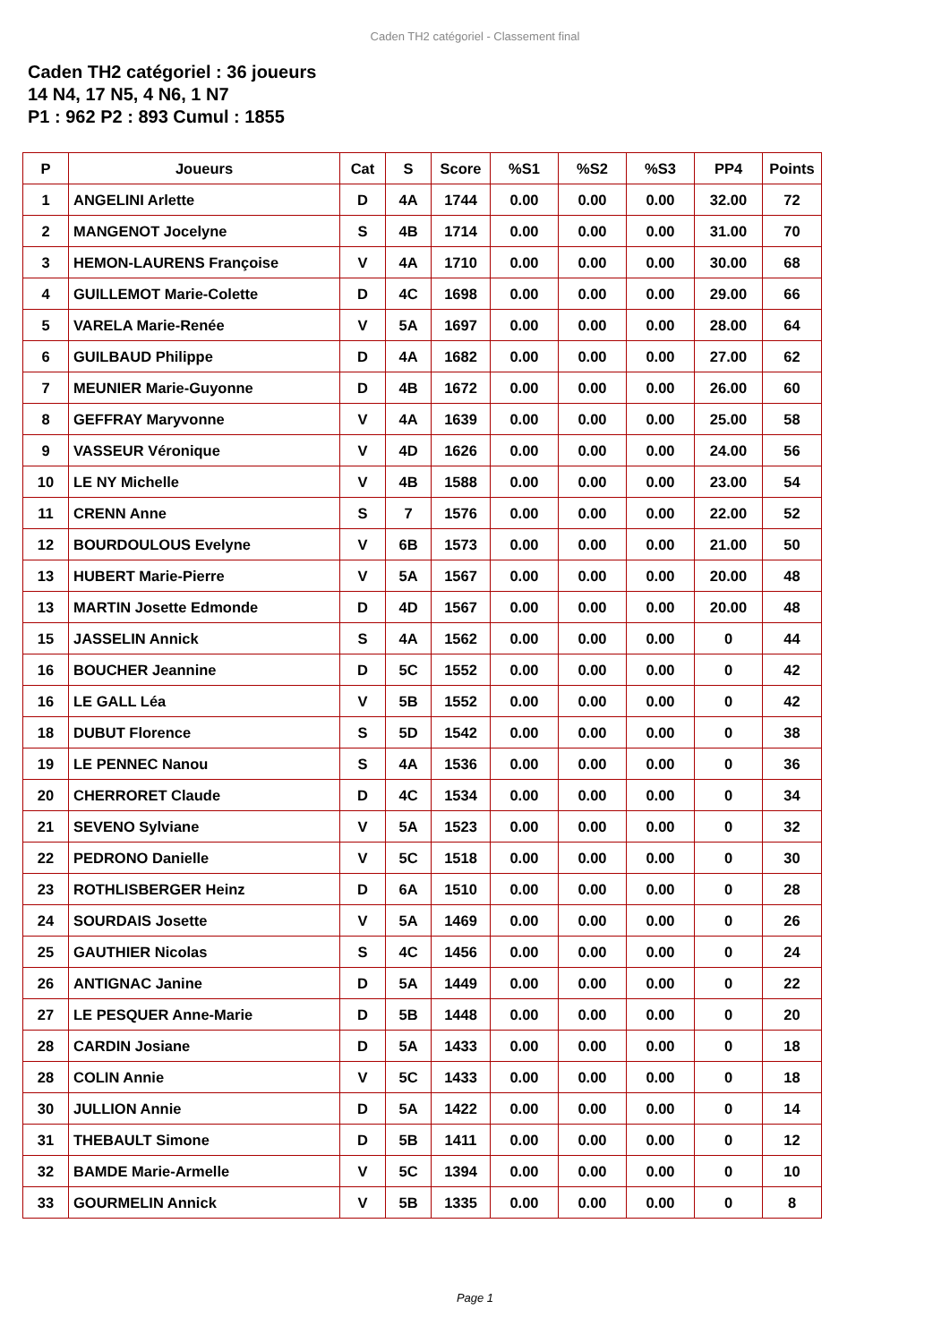Caden TH2 catégoriel - Classement final
Caden TH2 catégoriel : 36 joueurs
14 N4, 17 N5, 4 N6, 1 N7
P1 : 962 P2 : 893 Cumul : 1855
| P | Joueurs | Cat | S | Score | %S1 | %S2 | %S3 | PP4 | Points |
| --- | --- | --- | --- | --- | --- | --- | --- | --- | --- |
| 1 | ANGELINI Arlette | D | 4A | 1744 | 0.00 | 0.00 | 0.00 | 32.00 | 72 |
| 2 | MANGENOT Jocelyne | S | 4B | 1714 | 0.00 | 0.00 | 0.00 | 31.00 | 70 |
| 3 | HEMON-LAURENS Françoise | V | 4A | 1710 | 0.00 | 0.00 | 0.00 | 30.00 | 68 |
| 4 | GUILLEMOT Marie-Colette | D | 4C | 1698 | 0.00 | 0.00 | 0.00 | 29.00 | 66 |
| 5 | VARELA Marie-Renée | V | 5A | 1697 | 0.00 | 0.00 | 0.00 | 28.00 | 64 |
| 6 | GUILBAUD Philippe | D | 4A | 1682 | 0.00 | 0.00 | 0.00 | 27.00 | 62 |
| 7 | MEUNIER Marie-Guyonne | D | 4B | 1672 | 0.00 | 0.00 | 0.00 | 26.00 | 60 |
| 8 | GEFFRAY Maryvonne | V | 4A | 1639 | 0.00 | 0.00 | 0.00 | 25.00 | 58 |
| 9 | VASSEUR Véronique | V | 4D | 1626 | 0.00 | 0.00 | 0.00 | 24.00 | 56 |
| 10 | LE NY Michelle | V | 4B | 1588 | 0.00 | 0.00 | 0.00 | 23.00 | 54 |
| 11 | CRENN Anne | S | 7 | 1576 | 0.00 | 0.00 | 0.00 | 22.00 | 52 |
| 12 | BOURDOULOUS Evelyne | V | 6B | 1573 | 0.00 | 0.00 | 0.00 | 21.00 | 50 |
| 13 | HUBERT Marie-Pierre | V | 5A | 1567 | 0.00 | 0.00 | 0.00 | 20.00 | 48 |
| 13 | MARTIN Josette Edmonde | D | 4D | 1567 | 0.00 | 0.00 | 0.00 | 20.00 | 48 |
| 15 | JASSELIN Annick | S | 4A | 1562 | 0.00 | 0.00 | 0.00 | 0 | 44 |
| 16 | BOUCHER Jeannine | D | 5C | 1552 | 0.00 | 0.00 | 0.00 | 0 | 42 |
| 16 | LE GALL Léa | V | 5B | 1552 | 0.00 | 0.00 | 0.00 | 0 | 42 |
| 18 | DUBUT Florence | S | 5D | 1542 | 0.00 | 0.00 | 0.00 | 0 | 38 |
| 19 | LE PENNEC Nanou | S | 4A | 1536 | 0.00 | 0.00 | 0.00 | 0 | 36 |
| 20 | CHERRORET Claude | D | 4C | 1534 | 0.00 | 0.00 | 0.00 | 0 | 34 |
| 21 | SEVENO Sylviane | V | 5A | 1523 | 0.00 | 0.00 | 0.00 | 0 | 32 |
| 22 | PEDRONO Danielle | V | 5C | 1518 | 0.00 | 0.00 | 0.00 | 0 | 30 |
| 23 | ROTHLISBERGER Heinz | D | 6A | 1510 | 0.00 | 0.00 | 0.00 | 0 | 28 |
| 24 | SOURDAIS Josette | V | 5A | 1469 | 0.00 | 0.00 | 0.00 | 0 | 26 |
| 25 | GAUTHIER Nicolas | S | 4C | 1456 | 0.00 | 0.00 | 0.00 | 0 | 24 |
| 26 | ANTIGNAC Janine | D | 5A | 1449 | 0.00 | 0.00 | 0.00 | 0 | 22 |
| 27 | LE PESQUER Anne-Marie | D | 5B | 1448 | 0.00 | 0.00 | 0.00 | 0 | 20 |
| 28 | CARDIN Josiane | D | 5A | 1433 | 0.00 | 0.00 | 0.00 | 0 | 18 |
| 28 | COLIN Annie | V | 5C | 1433 | 0.00 | 0.00 | 0.00 | 0 | 18 |
| 30 | JULLION Annie | D | 5A | 1422 | 0.00 | 0.00 | 0.00 | 0 | 14 |
| 31 | THEBAULT Simone | D | 5B | 1411 | 0.00 | 0.00 | 0.00 | 0 | 12 |
| 32 | BAMDE Marie-Armelle | V | 5C | 1394 | 0.00 | 0.00 | 0.00 | 0 | 10 |
| 33 | GOURMELIN Annick | V | 5B | 1335 | 0.00 | 0.00 | 0.00 | 0 | 8 |
Page 1